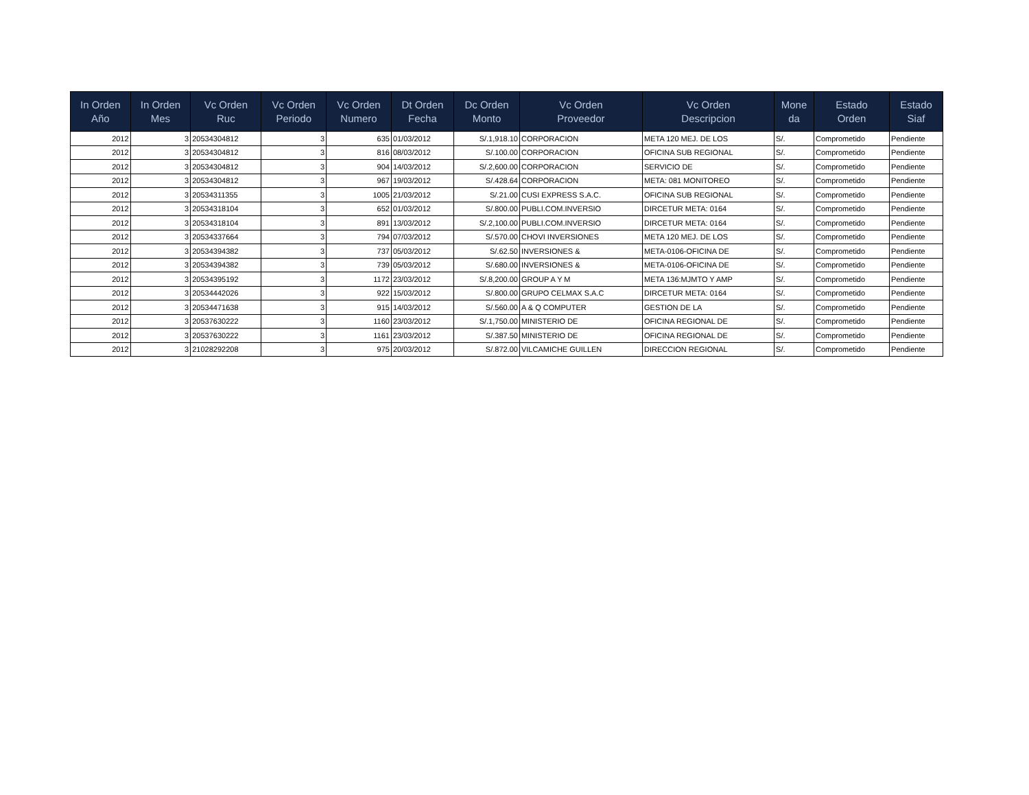| In Orden Año | In Orden Mes | Vc Orden Ruc | Vc Orden Periodo | Vc Orden Numero | Dt Orden Fecha | Dc Orden Monto | Vc Orden Proveedor | Vc Orden Descripcion | Mone da | Estado Orden | Estado Siaf |
| --- | --- | --- | --- | --- | --- | --- | --- | --- | --- | --- | --- |
| 2012 | 3 | 20534304812 | 3 | 635 | 01/03/2012 | S/.1,918.10 | CORPORACION | META 120 MEJ. DE LOS | S/. | Comprometido | Pendiente |
| 2012 | 3 | 20534304812 | 3 | 816 | 08/03/2012 | S/.100.00 | CORPORACION | OFICINA SUB REGIONAL | S/. | Comprometido | Pendiente |
| 2012 | 3 | 20534304812 | 3 | 904 | 14/03/2012 | S/.2,600.00 | CORPORACION | SERVICIO DE | S/. | Comprometido | Pendiente |
| 2012 | 3 | 20534304812 | 3 | 967 | 19/03/2012 | S/.428.64 | CORPORACION | META: 081 MONITOREO | S/. | Comprometido | Pendiente |
| 2012 | 3 | 20534311355 | 3 | 1005 | 21/03/2012 | S/.21.00 | CUSI EXPRESS S.A.C. | OFICINA SUB REGIONAL | S/. | Comprometido | Pendiente |
| 2012 | 3 | 20534318104 | 3 | 652 | 01/03/2012 | S/.800.00 | PUBLI.COM.INVERSIO | DIRCETUR META: 0164 | S/. | Comprometido | Pendiente |
| 2012 | 3 | 20534318104 | 3 | 891 | 13/03/2012 | S/.2,100.00 | PUBLI.COM.INVERSIO | DIRCETUR META: 0164 | S/. | Comprometido | Pendiente |
| 2012 | 3 | 20534337664 | 3 | 794 | 07/03/2012 | S/.570.00 | CHOVI INVERSIONES | META 120 MEJ. DE LOS | S/. | Comprometido | Pendiente |
| 2012 | 3 | 20534394382 | 3 | 737 | 05/03/2012 | S/.62.50 | INVERSIONES & | META-0106-OFICINA DE | S/. | Comprometido | Pendiente |
| 2012 | 3 | 20534394382 | 3 | 739 | 05/03/2012 | S/.680.00 | INVERSIONES & | META-0106-OFICINA DE | S/. | Comprometido | Pendiente |
| 2012 | 3 | 20534395192 | 3 | 1172 | 23/03/2012 | S/.8,200.00 | GROUP A Y M | META 136:MJMTO Y AMP | S/. | Comprometido | Pendiente |
| 2012 | 3 | 20534442026 | 3 | 922 | 15/03/2012 | S/.800.00 | GRUPO CELMAX S.A.C | DIRCETUR META: 0164 | S/. | Comprometido | Pendiente |
| 2012 | 3 | 20534471638 | 3 | 915 | 14/03/2012 | S/.560.00 | A & Q COMPUTER | GESTION DE LA | S/. | Comprometido | Pendiente |
| 2012 | 3 | 20537630222 | 3 | 1160 | 23/03/2012 | S/.1,750.00 | MINISTERIO DE | OFICINA REGIONAL DE | S/. | Comprometido | Pendiente |
| 2012 | 3 | 20537630222 | 3 | 1161 | 23/03/2012 | S/.387.50 | MINISTERIO DE | OFICINA REGIONAL DE | S/. | Comprometido | Pendiente |
| 2012 | 3 | 21028292208 | 3 | 975 | 20/03/2012 | S/.872.00 | VILCAMICHE GUILLEN | DIRECCION REGIONAL | S/. | Comprometido | Pendiente |